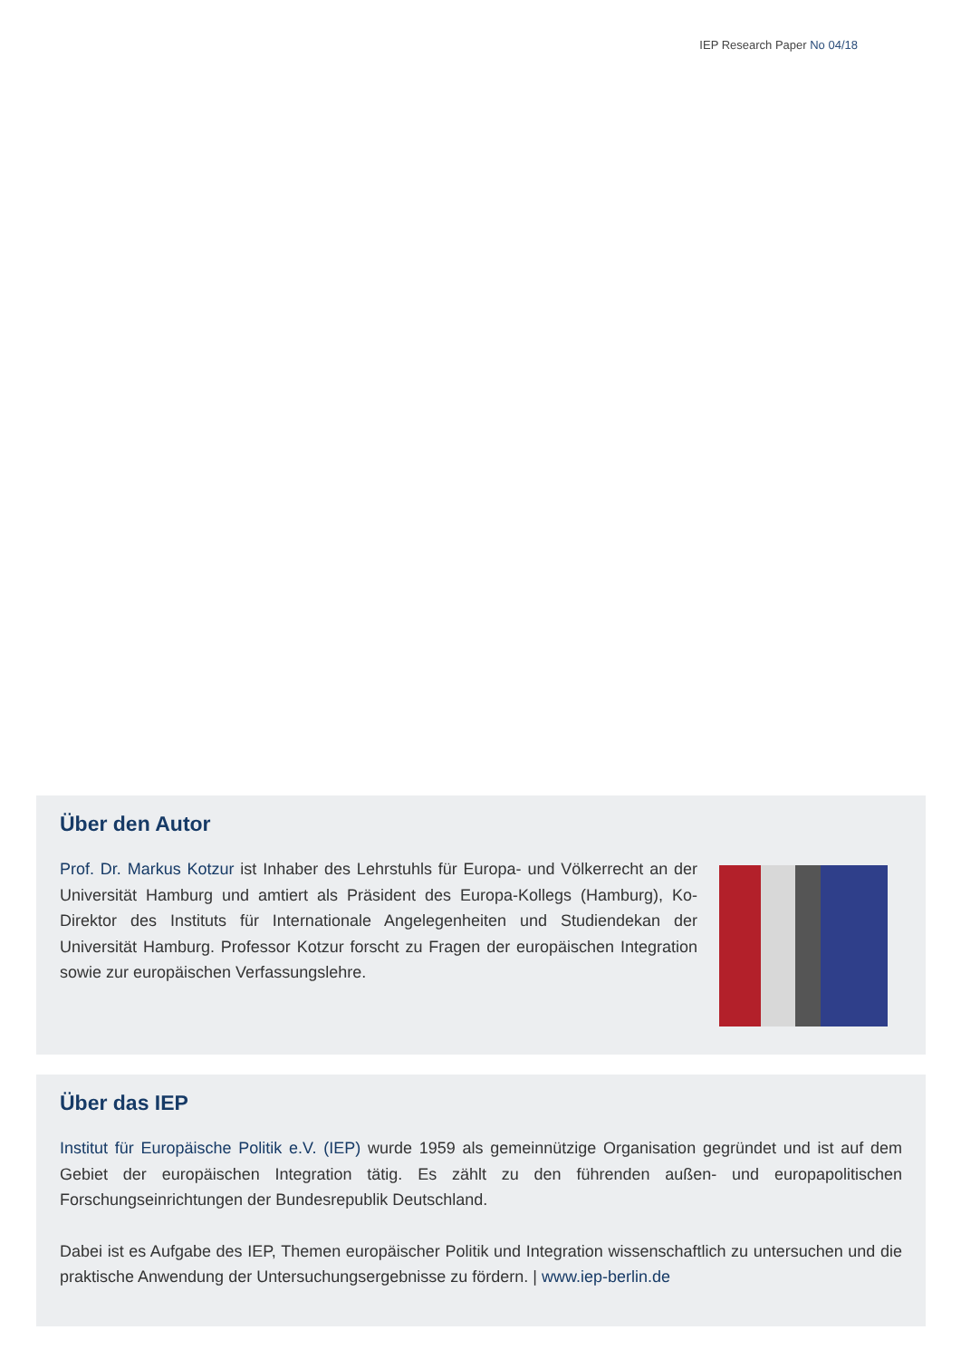IEP Research Paper No 04/18
Über den Autor
Prof. Dr. Markus Kotzur ist Inhaber des Lehrstuhls für Europa- und Völkerrecht an der Universität Hamburg und amtiert als Präsident des Europa-Kollegs (Hamburg), Ko-Direktor des Instituts für Internationale Angelegenheiten und Studiendekan der Universität Hamburg. Professor Kotzur forscht zu Fragen der europäischen Integration sowie zur europäischen Verfassungslehre.
Über das IEP
Institut für Europäische Politik e.V. (IEP) wurde 1959 als gemeinnützige Organisation gegründet und ist auf dem Gebiet der europäischen Integration tätig. Es zählt zu den führenden außen- und europapolitischen Forschungseinrichtungen der Bundesrepublik Deutschland.
Dabei ist es Aufgabe des IEP, Themen europäischer Politik und Integration wissenschaftlich zu untersuchen und die praktische Anwendung der Untersuchungsergebnisse zu fördern. | www.iep-berlin.de